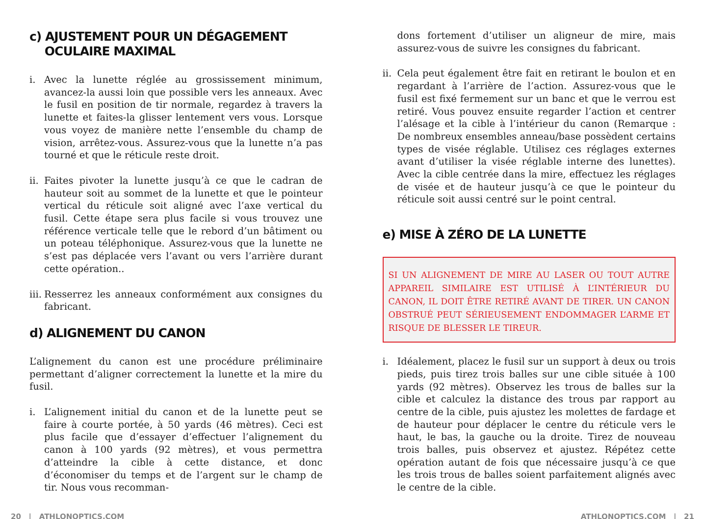c) AJUSTEMENT POUR UN DÉGAGEMENT
OCULAIRE MAXIMAL
i. Avec la lunette réglée au grossissement minimum, avancez-la aussi loin que possible vers les anneaux. Avec le fusil en position de tir normale, regardez à travers la lunette et faites-la glisser lentement vers vous. Lorsque vous voyez de manière nette l’ensemble du champ de vision, arrêtez-vous. Assurez-vous que la lunette n’a pas tourné et que le réticule reste droit.
ii. Faites pivoter la lunette jusqu’à ce que le cadran de hauteur soit au sommet de la lunette et que le pointeur vertical du réticule soit aligné avec l’axe vertical du fusil. Cette étape sera plus facile si vous trouvez une référence verticale telle que le rebord d’un bâtiment ou un poteau téléphonique. Assurez-vous que la lunette ne s’est pas déplacée vers l’avant ou vers l’arrière durant cette opération..
iii. Resserrez les anneaux conformément aux consignes du fabricant.
d) ALIGNEMENT DU CANON
L’alignement du canon est une procédure préliminaire permettant d’aligner correctement la lunette et la mire du fusil.
i. L’alignement initial du canon et de la lunette peut se faire à courte portée, à 50 yards (46 mètres). Ceci est plus facile que d’essayer d’effectuer l’alignement du canon à 100 yards (92 mètres), et vous permettra d’atteindre la cible à cette distance, et donc d’économiser du temps et de l’argent sur le champ de tir. Nous vous recomman-
dons fortement d’utiliser un aligneur de mire, mais assurez-vous de suivre les consignes du fabricant.
ii. Cela peut également être fait en retirant le boulon et en regardant à l’arrière de l’action. Assurez-vous que le fusil est fixé fermement sur un banc et que le verrou est retiré. Vous pouvez ensuite regarder l’action et centrer l’alésage et la cible à l’intérieur du canon (Remarque : De nombreux ensembles anneau/base possèdent certains types de visée réglable. Utilisez ces réglages externes avant d’utiliser la visée réglable interne des lunettes). Avec la cible centrée dans la mire, effectuez les réglages de visée et de hauteur jusqu’à ce que le pointeur du réticule soit aussi centré sur le point central.
e) MISE À ZÉRO DE LA LUNETTE
SI UN ALIGNEMENT DE MIRE AU LASER OU TOUT AUTRE APPAREIL SIMILAIRE EST UTILISÉ À L’INTÉRIEUR DU CANON, IL DOIT ÊTRE RETIRÉ AVANT DE TIRER. UN CANON OBSTRUÉ PEUT SÉRIEUSEMENT ENDOMMAGER L’ARME ET RISQUE DE BLESSER LE TIREUR.
i. Idéalement, placez le fusil sur un support à deux ou trois pieds, puis tirez trois balles sur une cible située à 100 yards (92 mètres). Observez les trous de balles sur la cible et calculez la distance des trous par rapport au centre de la cible, puis ajustez les molettes de fardage et de hauteur pour déplacer le centre du réticule vers le haut, le bas, la gauche ou la droite. Tirez de nouveau trois balles, puis observez et ajustez. Répétez cette opération autant de fois que nécessaire jusqu’à ce que les trois trous de balles soient parfaitement alignés avec le centre de la cible.
20 | ATHLONOPTICS.COM ATHLONOPTICS.COM | 21